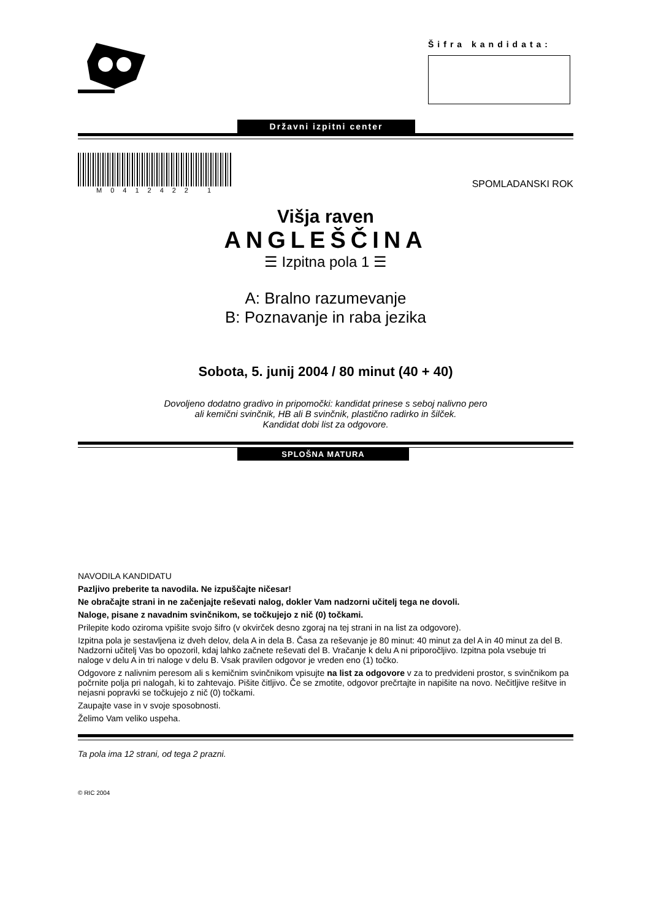Šifra kandidata:
Državni izpitni center
M0412422 1
SPOMLADANSKI ROK
Višja raven
ANGLEŠČINA
☰ Izpitna pola 1 ☰
A: Bralno razumevanje
B: Poznavanje in raba jezika
Sobota, 5. junij 2004 / 80 minut (40 + 40)
Dovoljeno dodatno gradivo in pripomočki: kandidat prinese s seboj nalivno pero
ali kemični svinčnik, HB ali B svinčnik, plastično radirko in šilček.
Kandidat dobi list za odgovore.
SPLOŠNA MATURA
NAVODILA KANDIDATU
Pazljivo preberite ta navodila. Ne izpuščajte ničesar!
Ne obračajte strani in ne začenjajte reševati nalog, dokler Vam nadzorni učitelj tega ne dovoli.
Naloge, pisane z navadnim svinčnikom, se točkujejo z nič (0) točkami.
Prilepite kodo oziroma vpišite svojo šifro (v okvirček desno zgoraj na tej strani in na list za odgovore).
Izpitna pola je sestavljena iz dveh delov, dela A in dela B. Časa za reševanje je 80 minut: 40 minut za del A in 40 minut za del B. Nadzorni učitelj Vas bo opozoril, kdaj lahko začnete reševati del B. Vračanje k delu A ni priporočljivo. Izpitna pola vsebuje tri naloge v delu A in tri naloge v delu B. Vsak pravilen odgovor je vreden eno (1) točko.
Odgovore z nalivnim peresom ali s kemičnim svinčnikom vpisujte na list za odgovore v za to predvideni prostor, s svinčnikom pa počrnite polja pri nalogah, ki to zahtevajo. Pišite čitljivo. Če se zmotite, odgovor prečrtajte in napišite na novo. Nečitljive rešitve in nejasni popravki se točkujejo z nič (0) točkami.
Zaupajte vase in v svoje sposobnosti.
Želimo Vam veliko uspeha.
Ta pola ima 12 strani, od tega 2 prazni.
© RIC 2004